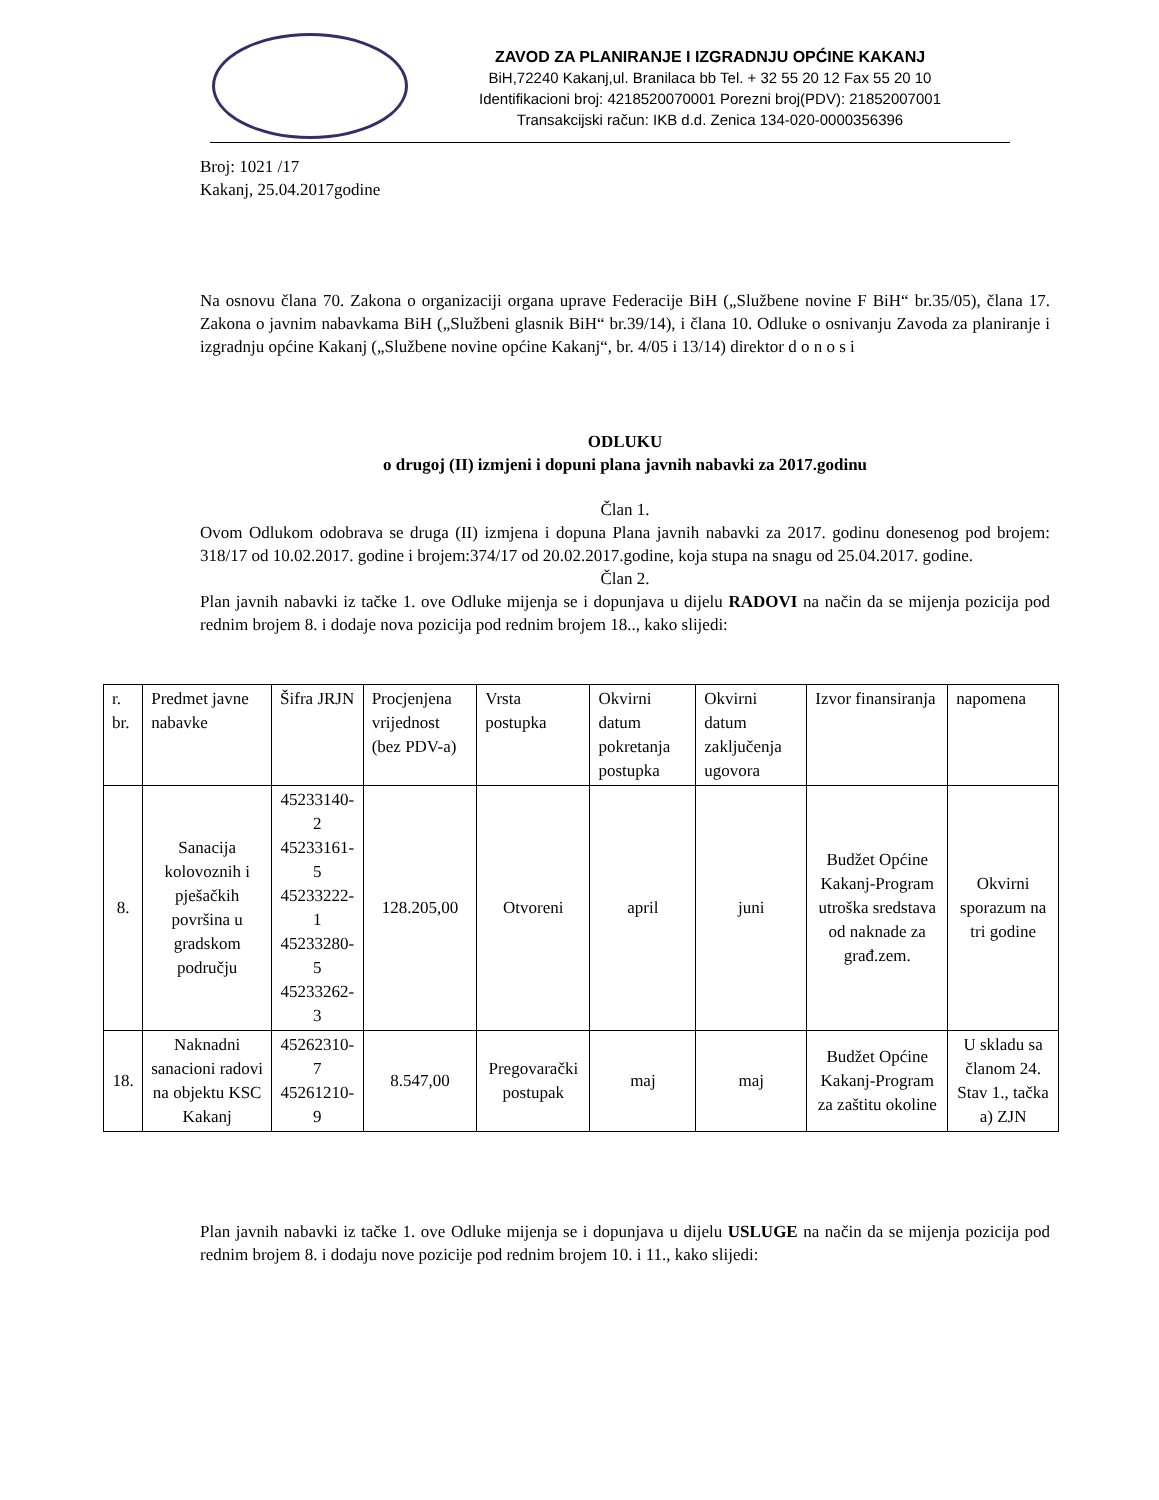ZAVOD ZA PLANIRANJE I IZGRADNJU OPĆINE KAKANJ
BiH,72240 Kakanj,ul. Branilaca bb Tel. + 32 55 20 12 Fax 55 20 10
Identifikacioni broj: 4218520070001 Porezni broj(PDV): 21852007001
Transakcijski račun: IKB d.d. Zenica 134-020-0000356396
Broj: 1021 /17
Kakanj, 25.04.2017godine
Na osnovu člana 70. Zakona o organizaciji organa uprave Federacije BiH („Službene novine F BiH“ br.35/05), člana 17. Zakona o javnim nabavkama BiH („Službeni glasnik BiH“ br.39/14), i člana 10. Odluke o osnivanju Zavoda za planiranje i izgradnju općine Kakanj („Službene novine općine Kakanj“, br. 4/05 i 13/14) direktor d o n o s i
ODLUKU
o drugoj (II) izmjeni i dopuni plana javnih nabavki za 2017.godinu
Član 1.
Ovom Odlukom odobrava se druga (II) izmjena i dopuna Plana javnih nabavki za 2017. godinu donesenog pod brojem: 318/17 od 10.02.2017. godine i brojem:374/17 od 20.02.2017.godine, koja stupa na snagu od 25.04.2017. godine.
Član 2.
Plan javnih nabavki iz tačke 1. ove Odluke mijenja se i dopunjava u dijelu RADOVI na način da se mijenja pozicija pod rednim brojem 8. i dodaje nova pozicija pod rednim brojem 18.., kako slijedi:
| r. br. | Predmet javne nabavke | Šifra JRJN | Procjenjena vrijednost (bez PDV-a) | Vrsta postupka | Okvirni datum pokretanja postupka | Okvirni datum zaključenja ugovora | Izvor finansiranja | napomena |
| --- | --- | --- | --- | --- | --- | --- | --- | --- |
| 8. | Sanacija kolovoznih i pješačkih površina u gradskom području | 45233140-2 45233161-5 45233222-1 45233280-5 45233262-3 | 128.205,00 | Otvoreni | april | juni | Budžet Općine Kakanj-Program utroška sredstava od naknade za građ.zem. | Okvirni sporazum na tri godine |
| 18. | Naknadni sanacioni radovi na objektu KSC Kakanj | 45262310-7 45261210-9 | 8.547,00 | Pregovarački postupak | maj | maj | Budžet Općine Kakanj-Program za zaštitu okoline | U skladu sa članom 24. Stav 1., tačka a) ZJN |
Plan javnih nabavki iz tačke 1. ove Odluke mijenja se i dopunjava u dijelu USLUGE na način da se mijenja pozicija pod rednim brojem 8. i dodaju nove pozicije pod rednim brojem 10. i 11., kako slijedi: